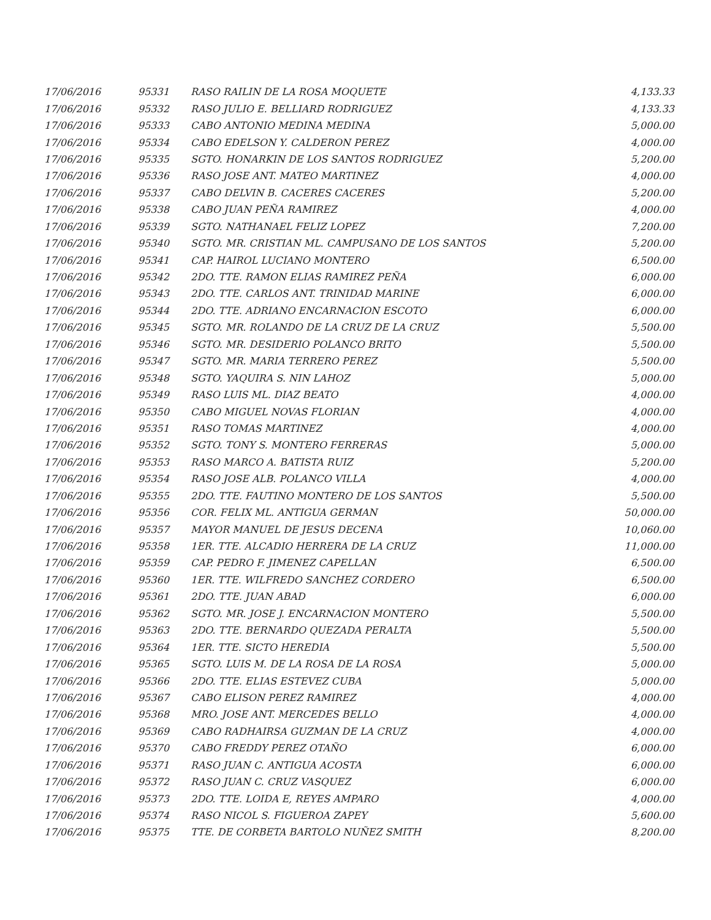| 17/06/2016 | 95331 | RASO RAILIN DE LA ROSA MOQUETE | 4,133.33 |
| 17/06/2016 | 95332 | RASO JULIO E. BELLIARD RODRIGUEZ | 4,133.33 |
| 17/06/2016 | 95333 | CABO ANTONIO MEDINA MEDINA | 5,000.00 |
| 17/06/2016 | 95334 | CABO EDELSON Y. CALDERON PEREZ | 4,000.00 |
| 17/06/2016 | 95335 | SGTO. HONARKIN DE LOS SANTOS RODRIGUEZ | 5,200.00 |
| 17/06/2016 | 95336 | RASO JOSE ANT. MATEO MARTINEZ | 4,000.00 |
| 17/06/2016 | 95337 | CABO DELVIN B. CACERES CACERES | 5,200.00 |
| 17/06/2016 | 95338 | CABO JUAN PEÑA RAMIREZ | 4,000.00 |
| 17/06/2016 | 95339 | SGTO. NATHANAEL FELIZ LOPEZ | 7,200.00 |
| 17/06/2016 | 95340 | SGTO. MR. CRISTIAN ML. CAMPUSANO DE LOS SANTOS | 5,200.00 |
| 17/06/2016 | 95341 | CAP. HAIROL LUCIANO MONTERO | 6,500.00 |
| 17/06/2016 | 95342 | 2DO. TTE. RAMON ELIAS RAMIREZ PEÑA | 6,000.00 |
| 17/06/2016 | 95343 | 2DO. TTE. CARLOS ANT. TRINIDAD MARINE | 6,000.00 |
| 17/06/2016 | 95344 | 2DO. TTE. ADRIANO ENCARNACION ESCOTO | 6,000.00 |
| 17/06/2016 | 95345 | SGTO. MR. ROLANDO DE LA CRUZ DE LA CRUZ | 5,500.00 |
| 17/06/2016 | 95346 | SGTO. MR. DESIDERIO POLANCO BRITO | 5,500.00 |
| 17/06/2016 | 95347 | SGTO. MR. MARIA TERRERO PEREZ | 5,500.00 |
| 17/06/2016 | 95348 | SGTO. YAQUIRA S. NIN LAHOZ | 5,000.00 |
| 17/06/2016 | 95349 | RASO LUIS ML. DIAZ BEATO | 4,000.00 |
| 17/06/2016 | 95350 | CABO MIGUEL NOVAS FLORIAN | 4,000.00 |
| 17/06/2016 | 95351 | RASO TOMAS MARTINEZ | 4,000.00 |
| 17/06/2016 | 95352 | SGTO. TONY S. MONTERO FERRERAS | 5,000.00 |
| 17/06/2016 | 95353 | RASO MARCO A. BATISTA RUIZ | 5,200.00 |
| 17/06/2016 | 95354 | RASO JOSE ALB. POLANCO VILLA | 4,000.00 |
| 17/06/2016 | 95355 | 2DO. TTE. FAUTINO MONTERO DE LOS SANTOS | 5,500.00 |
| 17/06/2016 | 95356 | COR. FELIX ML. ANTIGUA GERMAN | 50,000.00 |
| 17/06/2016 | 95357 | MAYOR MANUEL DE JESUS DECENA | 10,060.00 |
| 17/06/2016 | 95358 | 1ER. TTE. ALCADIO HERRERA DE LA CRUZ | 11,000.00 |
| 17/06/2016 | 95359 | CAP. PEDRO F. JIMENEZ CAPELLAN | 6,500.00 |
| 17/06/2016 | 95360 | 1ER. TTE. WILFREDO SANCHEZ CORDERO | 6,500.00 |
| 17/06/2016 | 95361 | 2DO. TTE. JUAN ABAD | 6,000.00 |
| 17/06/2016 | 95362 | SGTO. MR. JOSE J. ENCARNACION MONTERO | 5,500.00 |
| 17/06/2016 | 95363 | 2DO. TTE. BERNARDO QUEZADA PERALTA | 5,500.00 |
| 17/06/2016 | 95364 | 1ER. TTE. SICTO HEREDIA | 5,500.00 |
| 17/06/2016 | 95365 | SGTO. LUIS M. DE LA ROSA DE LA ROSA | 5,000.00 |
| 17/06/2016 | 95366 | 2DO. TTE. ELIAS ESTEVEZ CUBA | 5,000.00 |
| 17/06/2016 | 95367 | CABO ELISON PEREZ RAMIREZ | 4,000.00 |
| 17/06/2016 | 95368 | MRO. JOSE ANT. MERCEDES BELLO | 4,000.00 |
| 17/06/2016 | 95369 | CABO RADHAIRSA GUZMAN DE LA CRUZ | 4,000.00 |
| 17/06/2016 | 95370 | CABO FREDDY PEREZ OTAÑO | 6,000.00 |
| 17/06/2016 | 95371 | RASO JUAN C. ANTIGUA ACOSTA | 6,000.00 |
| 17/06/2016 | 95372 | RASO JUAN C. CRUZ VASQUEZ | 6,000.00 |
| 17/06/2016 | 95373 | 2DO. TTE. LOIDA E, REYES AMPARO | 4,000.00 |
| 17/06/2016 | 95374 | RASO NICOL S. FIGUEROA ZAPEY | 5,600.00 |
| 17/06/2016 | 95375 | TTE. DE CORBETA BARTOLO NUÑEZ SMITH | 8,200.00 |